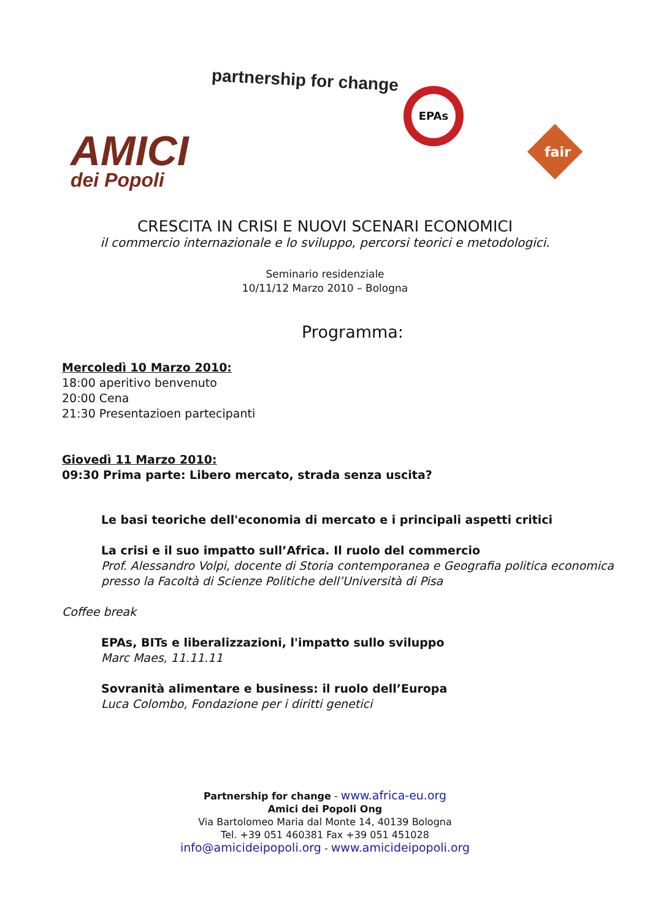partnership for change
EPAs
AMICI
dei Popoli
fair
CRESCITA IN CRISI E NUOVI SCENARI ECONOMICI
il commercio internazionale e lo sviluppo, percorsi teorici e metodologici.
Seminario residenziale
10/11/12 Marzo 2010 – Bologna
Programma:
Mercoledì 10 Marzo 2010:
18:00 aperitivo benvenuto
20:00 Cena
21:30 Presentazioen partecipanti
Giovedì 11 Marzo 2010:
09:30 Prima parte: Libero mercato, strada senza uscita?
Le basi teoriche dell'economia di mercato e i principali aspetti critici
La crisi e il suo impatto sull’Africa. Il ruolo del commercio
Prof. Alessandro Volpi, docente di Storia contemporanea e Geografia politica economica presso la Facoltà di Scienze Politiche dell’Università di Pisa
Coffee break
EPAs, BITs e liberalizzazioni, l'impatto sullo sviluppo
Marc Maes, 11.11.11
Sovranità alimentare e business: il ruolo dell’Europa
Luca Colombo, Fondazione per i diritti genetici
Partnership for change - www.africa-eu.org
Amici dei Popoli Ong
Via Bartolomeo Maria dal Monte 14, 40139 Bologna
Tel. +39 051 460381 Fax +39 051 451028
info@amicideipopoli.org - www.amicideipopoli.org